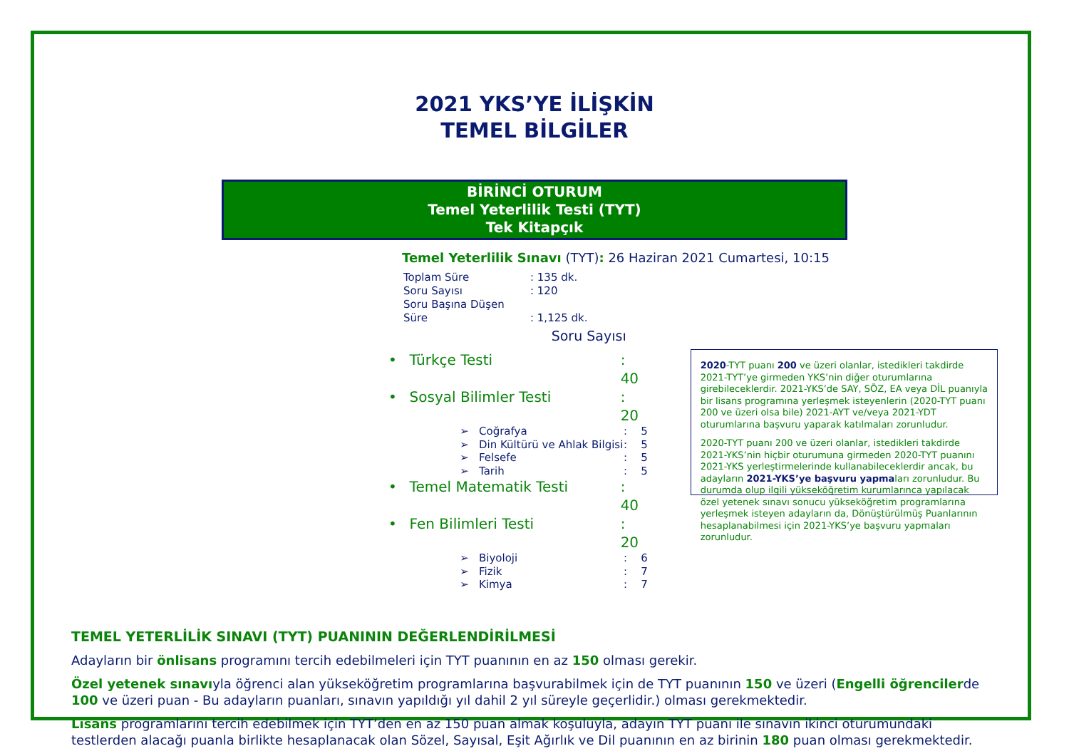2021 YKS’YE İLİŞKİN
TEMEL BİLGİLER
BİRİNCİ OTURUM
Temel Yeterlilik Testi (TYT)
Tek Kitapçık
Temel Yeterlilik Sınavı (TYT): 26 Haziran 2021 Cumartesi, 10:15
Toplam Süre: 135 dk.
Soru Sayısı: 120
Soru Başına Düşen Süre: 1,125 dk.
Soru Sayısı
• Türkçe Testi: 40
• Sosyal Bilimler Testi: 20
➢ Coğrafya: 5
➢ Din Kültürü ve Ahlak Bilgisi: 5
➢ Felsefe: 5
➢ Tarih: 5
• Temel Matematik Testi: 40
• Fen Bilimleri Testi: 20
➢ Biyoloji: 6
➢ Fizik: 7
➢ Kimya: 7
2020-TYT puanı 200 ve üzeri olanlar, istedikleri takdirde 2021-TYT’ye girmeden YKS’nin diğer oturumlarına girebileceklerdir. 2021-YKS’de SAY, SÖZ, EA veya DİL puanıyla bir lisans programına yerleşmek isteyenlerin (2020-TYT puanı 200 ve üzeri olsa bile) 2021-AYT ve/veya 2021-YDT oturumlarına başvuru yaparak katılmaları zorunludur.
2020-TYT puanı 200 ve üzeri olanlar, istedikleri takdirde 2021-YKS’nin hiçbir oturumuna girmeden 2020-TYT puanını 2021-YKS yerleştirmelerinde kullanabileceklerdir ancak, bu adayların 2021-YKS’ye başvuru yapmaları zorunludur. Bu durumda olup ilgili yükseköğretim kurumlarınca yapılacak özel yetenek sınavı sonucu yükseköğretim programlarına yerleşmek isteyen adayların da, Dönüştürülmüş Puanlarının hesaplanabilmesi için 2021-YKS’ye başvuru yapmaları zorunludur.
TEMEL YETERLİLİK SINAVI (TYT) PUANININ DEĞERLENDİRİLMESİ
Adayların bir önlisans programını tercih edebilmeleri için TYT puanının en az 150 olması gerekir.
Özel yetenek sınavıyla öğrenci alan yükseköğretim programlarına başvurabilmek için de TYT puanının 150 ve üzeri (Engelli öğrencilerde 100 ve üzeri puan - Bu adayların puanları, sınavın yapıldığı yıl dahil 2 yıl süreyle geçerlidir.) olması gerekmektedir.
Lisans programlarını tercih edebilmek için TYT’den en az 150 puan almak koşuluyla, adayın TYT puanı ile sınavın ikinci oturumundaki testlerden alacağı puanla birlikte hesaplanacak olan Sözel, Sayısal, Eşit Ağırlık ve Dil puanının en az birinin 180 puan olması gerekmektedir.